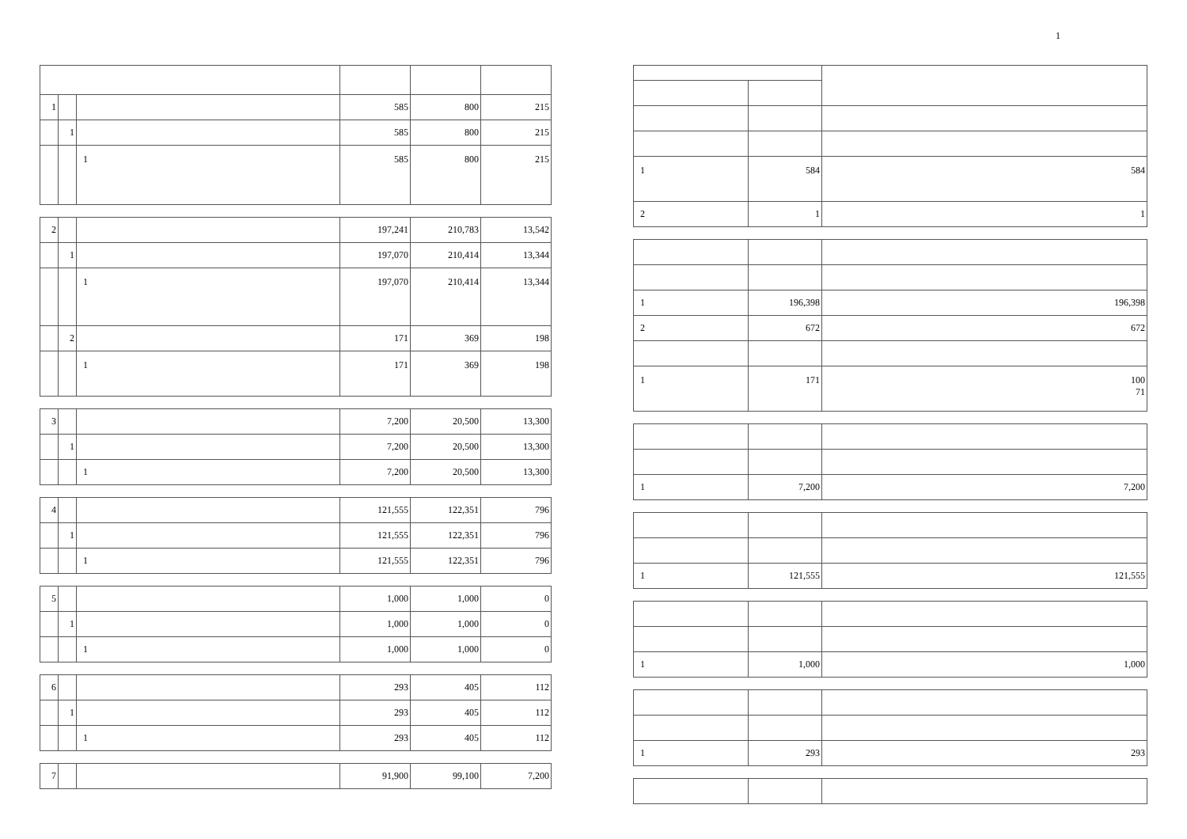1
| 1 | | | 585 | 800 | 215 |
| | 1 | | 585 | 800 | 215 |
| | | 1 | 585 | 800 | 215 |
| 2 | | | 197,241 | 210,783 | 13,542 |
| | 1 | | 197,070 | 210,414 | 13,344 |
| | | 1 | 197,070 | 210,414 | 13,344 |
| | 2 | | 171 | 369 | 198 |
| | | 1 | 171 | 369 | 198 |
| 3 | | | 7,200 | 20,500 | 13,300 |
| | 1 | | 7,200 | 20,500 | 13,300 |
| | | 1 | 7,200 | 20,500 | 13,300 |
| 4 | | | 121,555 | 122,351 | 796 |
| | 1 | | 121,555 | 122,351 | 796 |
| | | 1 | 121,555 | 122,351 | 796 |
| 5 | | | 1,000 | 1,000 | 0 |
| | 1 | | 1,000 | 1,000 | 0 |
| | | 1 | 1,000 | 1,000 | 0 |
| 6 | | | 293 | 405 | 112 |
| | 1 | | 293 | 405 | 112 |
| | | 1 | 293 | 405 | 112 |
| 7 | | | 91,900 | 99,100 | 7,200 |
| 1 | 584 | 584 |
| 2 | 1 | 1 |
| 1 | 196,398 | 196,398 |
| 2 | 672 | 672 |
| 1 | 171 | 100 71 |
| 1 | 7,200 | 7,200 |
| 1 | 121,555 | 121,555 |
| 1 | 1,000 | 1,000 |
| 1 | 293 | 293 |